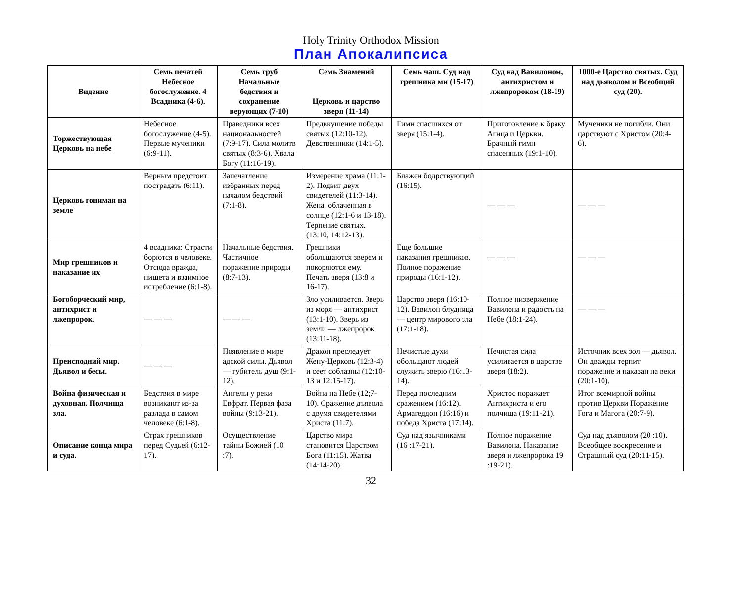Holy Trinity Orthodox Mission
План Апокалипсиса
| Видение | Семь печатей Небесное богослужение. 4 Всадника (4-6). | Семь труб Начальные бедствия и сохранение верующих (7-10) | Семь Знамений Церковь и царство зверя (11-14) | Семь чаш. Суд над грешника ми (15-17) | Суд над Вавилоном, антихристом и лжепророком (18-19) | 1000-е Царство святых. Суд над дьяволом и Всеобщий суд (20). |
| --- | --- | --- | --- | --- | --- | --- |
| Торжествующая Церковь на небе | Небесное богослужение (4-5). Первые мученики (6:9-11). | Праведники всех национальностей (7:9-17). Сила молитв святых (8:3-6). Хвала Богу (11:16-19). | Предвкушение победы святых (12:10-12). Девственники (14:1-5). | Гимн спасшихся от зверя (15:1-4). | Приготовление к браку Агнца и Церкви. Брачный гимн спасенных (19:1-10). | Мученики не погибли. Они царствуют с Христом (20:4-6). |
| Церковь гонимая на земле | Верным предстоит пострадать (6:11). | Запечатление избранных перед началом бедствий (7:1-8). | Измерение храма (11:1-2). Подвиг двух свидетелей (11:3-14). Жена, облаченная в солнце (12:1-6 и 13-18). Терпение святых. (13:10, 14:12-13). | Блажен бодрствующий (16:15). | — — — | — — — |
| Мир грешников и наказание их | 4 всадника: Страсти борются в человеке. Отсюда вражда, нищета и взаимное истребление (6:1-8). | Начальные бедствия. Частичное поражение природы (8:7-13). | Грешники обольщаются зверем и покоряются ему. Печать зверя (13:8 и 16-17). | Еще большие наказания грешников. Полное поражение природы (16:1-12). | — — — | — — — |
| Богоборческий мир, антихрист и лжепророк. | — — — | — — — | Зло усиливается. Зверь из моря — антихрист (13:1-10). Зверь из земли — лжепророк (13:11-18). | Царство зверя (16:10-12). Вавилон блудница — центр мирового зла (17:1-18). | Полное низвержение Вавилона и радость на Небе (18:1-24). | — — — |
| Преисподний мир. Дьявол и бесы. | — — — | Появление в мире адской силы. Дьявол — губитель душ (9:1-12). | Дракон преследует Жену-Церковь (12:3-4) и сеет соблазны (12:10-13 и 12:15-17). | Нечистые духи обольщают людей служить зверю (16:13-14). | Нечистая сила усиливается в царстве зверя (18:2). | Источник всех зол — дьявол. Он дважды терпит поражение и наказан на веки (20:1-10). |
| Война физическая и духовная. Полчища зла. | Бедствия в мире возникают из-за разлада в самом человеке (6:1-8). | Ангелы у реки Евфрат. Первая фаза войны (9:13-21). | Война на Небе (12;7-10). Сражение дъявола с двумя свидетелями Христа (11:7). | Перед последним сражением (16:12). Армагеддон (16:16) и победа Христа (17:14). | Христос поражает Антихриста и его полчища (19:11-21). | Итог всемирной войны против Церкви Поражение Гога и Магога (20:7-9). |
| Описание конца мира и суда. | Страх грешников перед Судьей (6:12-17). | Осуществление тайны Божией (10 :7). | Царство мира становится Царством Бога (11:15). Жатва (14:14-20). | Суд над язычниками (16 :17-21). | Полное поражение Вавилона. Наказание зверя и лжепророка 19 :19-21). | Суд над дъяволом (20 :10). Всеобщее воскресение и Страшный суд (20:11-15). |
32